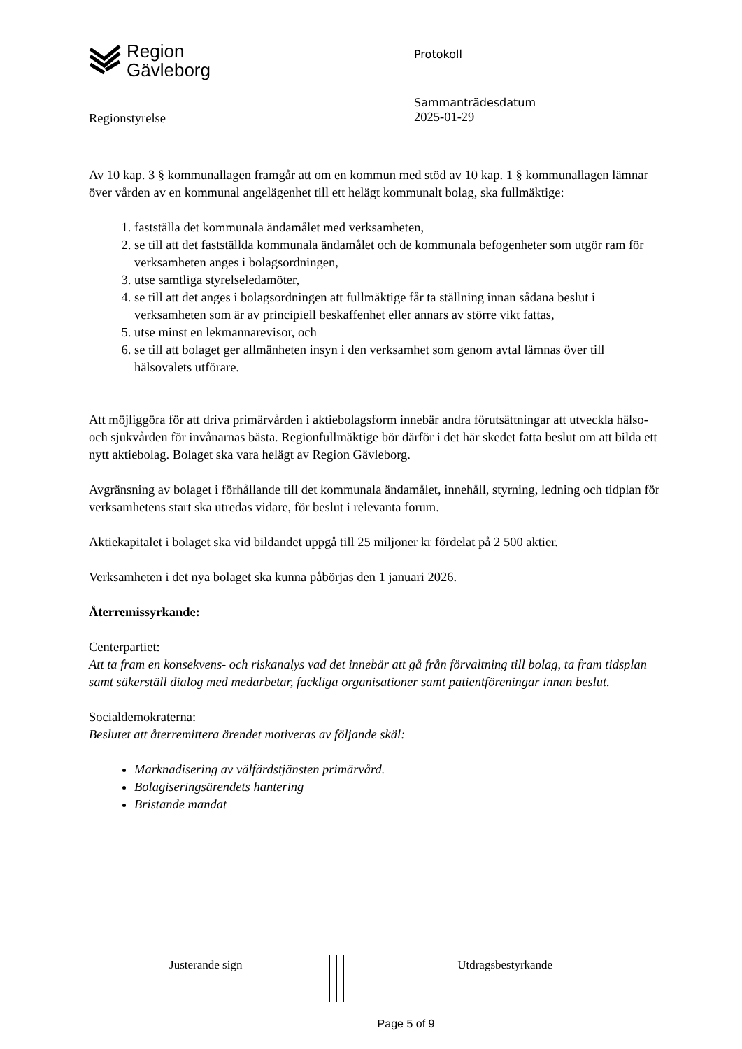Region
Gävleborg
Protokoll
Regionstyrelse
Sammanträdesdatum
2025-01-29
Av 10 kap. 3 § kommunallagen framgår att om en kommun med stöd av 10 kap. 1 § kommunallagen lämnar över vården av en kommunal angelägenhet till ett helägt kommunalt bolag, ska fullmäktige:
1. fastställa det kommunala ändamålet med verksamheten,
2. se till att det fastställda kommunala ändamålet och de kommunala befogenheter som utgör ram för verksamheten anges i bolagsordningen,
3. utse samtliga styrelseledamöter,
4. se till att det anges i bolagsordningen att fullmäktige får ta ställning innan sådana beslut i verksamheten som är av principiell beskaffenhet eller annars av större vikt fattas,
5. utse minst en lekmannarevisor, och
6. se till att bolaget ger allmänheten insyn i den verksamhet som genom avtal lämnas över till hälsovalets utförare.
Att möjliggöra för att driva primärvården i aktiebolagsform innebär andra förutsättningar att utveckla hälso- och sjukvården för invånarnas bästa. Regionfullmäktige bör därför i det här skedet fatta beslut om att bilda ett nytt aktiebolag. Bolaget ska vara helägt av Region Gävleborg.
Avgränsning av bolaget i förhållande till det kommunala ändamålet, innehåll, styrning, ledning och tidplan för verksamhetens start ska utredas vidare, för beslut i relevanta forum.
Aktiekapitalet i bolaget ska vid bildandet uppgå till 25 miljoner kr fördelat på 2 500 aktier.
Verksamheten i det nya bolaget ska kunna påbörjas den 1 januari 2026.
Återremissyrkande:
Centerpartiet:
Att ta fram en konsekvens- och riskanalys vad det innebär att gå från förvaltning till bolag, ta fram tidsplan samt säkerställ dialog med medarbetar, fackliga organisationer samt patientföreningar innan beslut.
Socialdemokraterna:
Beslutet att återremittera ärendet motiveras av följande skäl:
Marknadisering av välfärdstjänsten primärvård.
Bolagiseringsärendets hantering
Bristande mandat
| Justerande sign | | | Utdragsbestyrkande |
Page 5 of 9